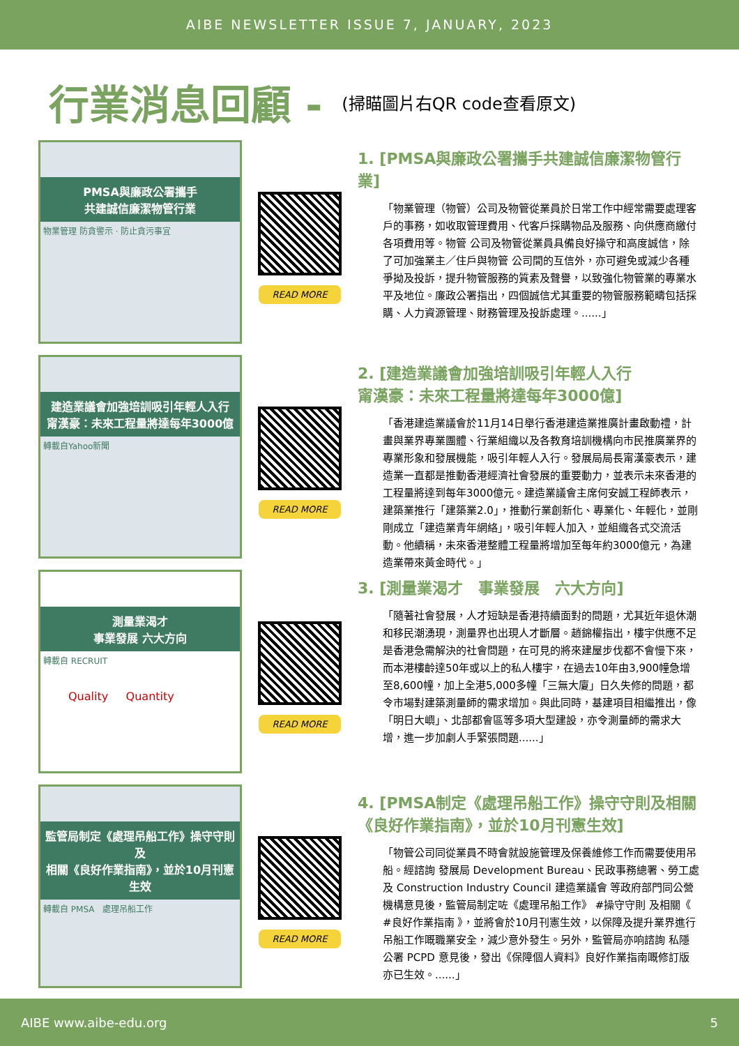AIBE NEWSLETTER ISSUE 7, JANUARY, 2023
行業消息回顧 -
(掃瞄圖片右QR code查看原文)
PMSA與廉政公署攜手
共建誠信廉潔物管行業
物業管理 防貪警示 · 防止貪污事宜
READ MORE
1. [PMSA與廉政公署攜手共建誠信廉潔物管行業]
「物業管理（物管）公司及物管從業員於日常工作中經常需要處理客戶的事務，如收取管理費用、代客戶採購物品及服務、向供應商繳付各項費用等。物管 公司及物管從業員具備良好操守和高度誠信，除了可加強業主／住戶與物管 公司間的互信外，亦可避免或減少各種爭拗及投訴，提升物管服務的質素及聲譽，以致強化物管業的專業水平及地位。廉政公署指出，四個誠信尤其重要的物管服務範疇包括採購、人力資源管理、財務管理及投訴處理。......」
建造業議會加強培訓吸引年輕人入行
甯漢豪：未來工程量將達每年3000億
轉載自Yahoo新聞
READ MORE
2. [建造業議會加強培訓吸引年輕人入行
甯漢豪：未來工程量將達每年3000億]
「香港建造業議會於11月14日舉行香港建造業推廣計畫啟動禮，計畫與業界專業團體、行業組織以及各教育培訓機構向市民推廣業界的專業形象和發展機能，吸引年輕人入行。發展局局長甯漢豪表示，建造業一直都是推動香港經濟社會發展的重要動力，並表示未來香港的工程量將達到每年3000億元。建造業議會主席何安誠工程師表示，建築業推行「建築業2.0」，推動行業創新化、專業化、年輕化，並剛剛成立「建造業青年網絡」，吸引年輕人加入，並組織各式交流活動。他續稱，未來香港整體工程量將增加至每年約3000億元，為建造業帶來黃金時代。」
測量業渴才
事業發展 六大方向
轉載自 RECRUIT
Quality Quantity
READ MORE
3. [測量業渴才　事業發展　六大方向]
「隨著社會發展，人才短缺是香港持續面對的問題，尤其近年退休潮和移民潮湧現，測量界也出現人才斷層。趙錦權指出，樓宇供應不足是香港急需解決的社會問題，在可見的將來建屋步伐都不會慢下來，而本港樓齡達50年或以上的私人樓宇，在過去10年由3,900幢急增至8,600幢，加上全港5,000多幢「三無大廈」日久失修的問題，都令市場對建築測量師的需求增加。與此同時，基建項目相繼推出，像「明日大嶼」、北部都會區等多項大型建設，亦令測量師的需求大增，進一步加劇人手緊張問題......」
監管局制定《處理吊船工作》操守守則及
相關《良好作業指南》，並於10月刊憲生效
轉載自 PMSA　處理吊船工作
READ MORE
4. [PMSA制定《處理吊船工作》操守守則及相關《良好作業指南》，並於10月刊憲生效]
「物管公司同從業員不時會就設施管理及保養維修工作而需要使用吊船。經諮詢 發展局 Development Bureau、民政事務總署、勞工處及 Construction Industry Council 建造業議會 等政府部門同公營機構意見後，監管局制定咗《處理吊船工作》 #操守守則 及相關《 #良好作業指南 》，並將會於10月刊憲生效，以保障及提升業界進行吊船工作嘅職業安全，減少意外發生。另外，監管局亦响諮詢 私隱公署 PCPD 意見後，發出《保障個人資料》良好作業指南嘅修訂版亦已生效。......」
AIBE www.aibe-edu.org 5